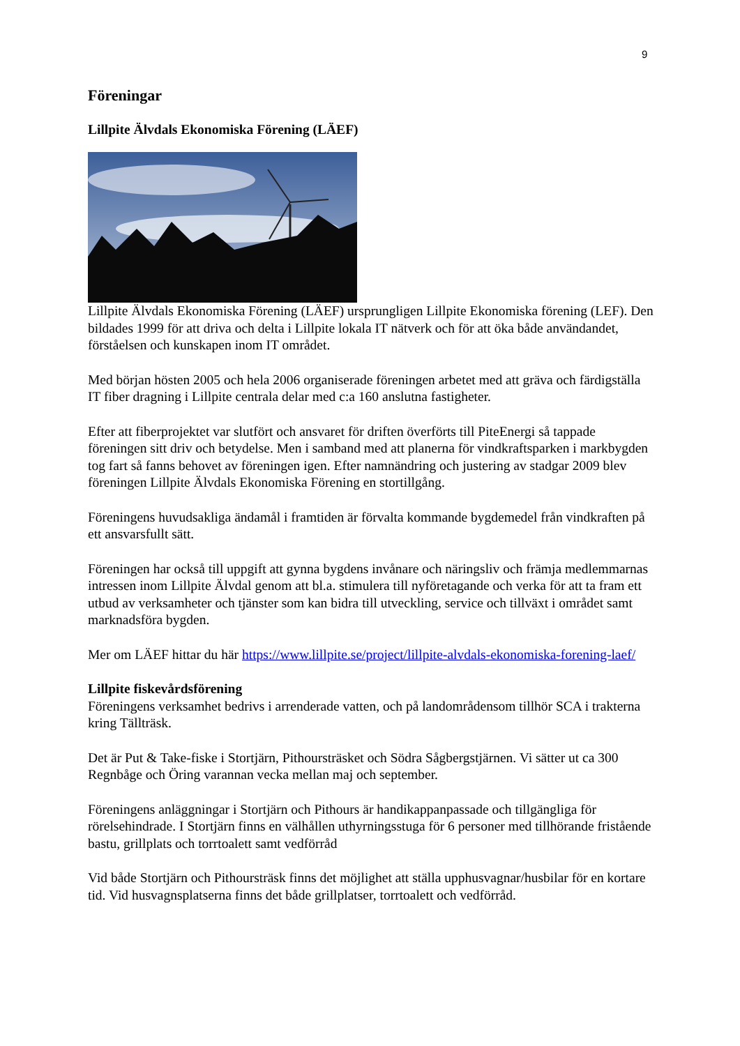9
Föreningar
Lillpite Älvdals Ekonomiska Förening (LÄEF)
Lillpite Älvdals Ekonomiska Förening (LÄEF) ursprungligen Lillpite Ekonomiska förening (LEF). Den bildades 1999 för att driva och delta i Lillpite lokala IT nätverk och för att öka både användandet, förståelsen och kunskapen inom IT området.
Med början hösten 2005 och hela 2006 organiserade föreningen arbetet med att gräva och färdigställa IT fiber dragning i Lillpite centrala delar med c:a 160 anslutna fastigheter.
Efter att fiberprojektet var slutfört och ansvaret för driften överförts till PiteEnergi så tappade föreningen sitt driv och betydelse. Men i samband med att planerna för vindkraftsparken i markbygden tog fart så fanns behovet av föreningen igen. Efter namnändring och justering av stadgar 2009 blev föreningen Lillpite Älvdals Ekonomiska Förening en stortillgång.
Föreningens huvudsakliga ändamål i framtiden är förvalta kommande bygdemedel från vindkraften på ett ansvarsfullt sätt.
Föreningen har också till uppgift att gynna bygdens invånare och näringsliv och främja medlemmarnas intressen inom Lillpite Älvdal genom att bl.a. stimulera till nyföretagande och verka för att ta fram ett utbud av verksamheter och tjänster som kan bidra till utveckling, service och tillväxt i området samt marknadsföra bygden.
Mer om LÄEF hittar du här https://www.lillpite.se/project/lillpite-alvdals-ekonomiska-forening-laef/
Lillpite fiskevårdsförening
Föreningens verksamhet bedrivs i arrenderade vatten, och på landområdensom tillhör SCA i trakterna kring Tällträsk.
Det är Put & Take-fiske i Stortjärn, Pithoursträsket och Södra Sågbergstjärnen. Vi sätter ut ca 300 Regnbåge och Öring varannan vecka mellan maj och september.
Föreningens anläggningar i Stortjärn och Pithours är handikappanpassade och tillgängliga för rörelsehindrade. I Stortjärn finns en välhållen uthyrningsstuga för 6 personer med tillhörande fristående bastu, grillplats och torrtoalett samt vedförråd
Vid både Stortjärn och Pithoursträsk finns det möjlighet att ställa upphusvagnar/husbilar för en kortare tid. Vid husvagnsplatserna finns det både grillplatser, torrtoalett och vedförråd.